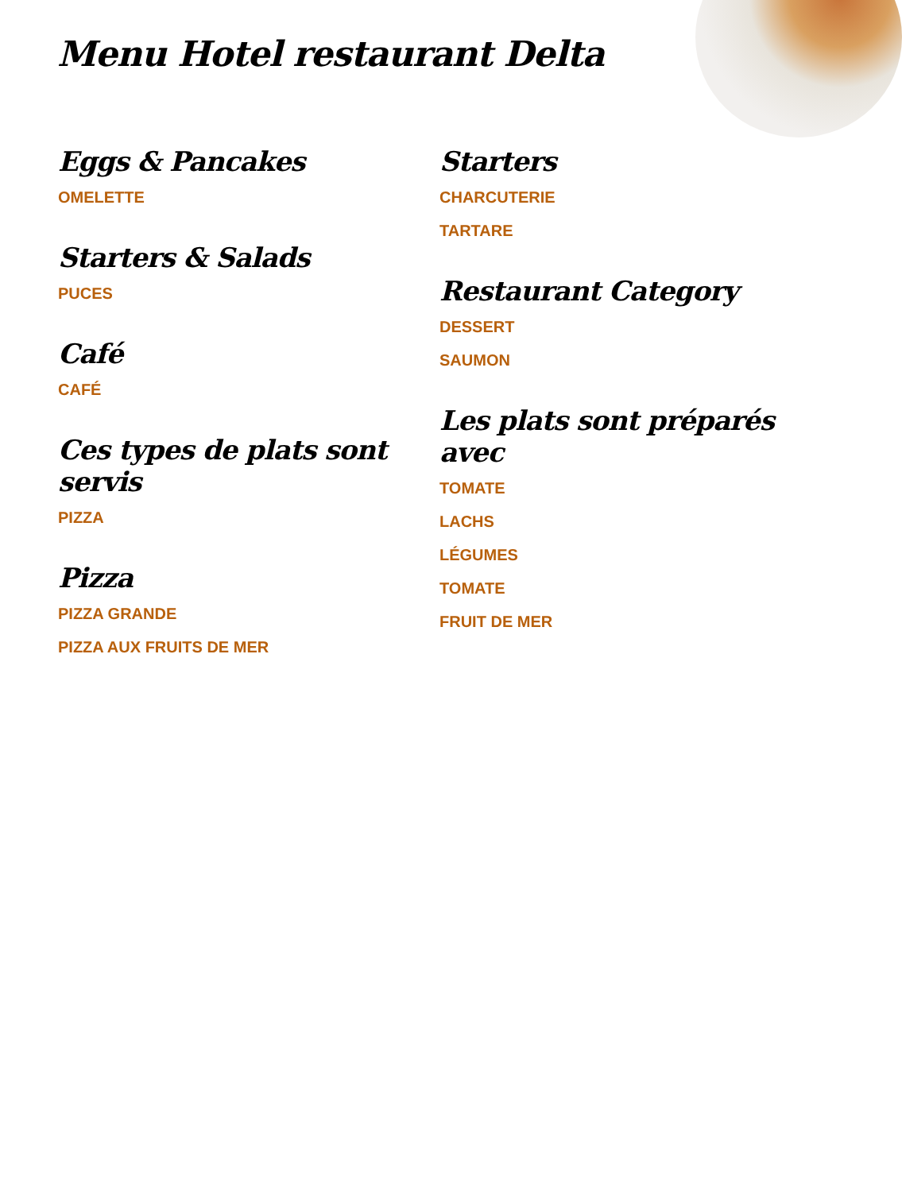Menu Hotel restaurant Delta
Eggs & Pancakes
OMELETTE
Starters & Salads
PUCES
Café
CAFÉ
Ces types de plats sont servis
PIZZA
Pizza
PIZZA GRANDE
PIZZA AUX FRUITS DE MER
Starters
CHARCUTERIE
TARTARE
Restaurant Category
DESSERT
SAUMON
Les plats sont préparés avec
TOMATE
LACHS
LÉGUMES
TOMATE
FRUIT DE MER